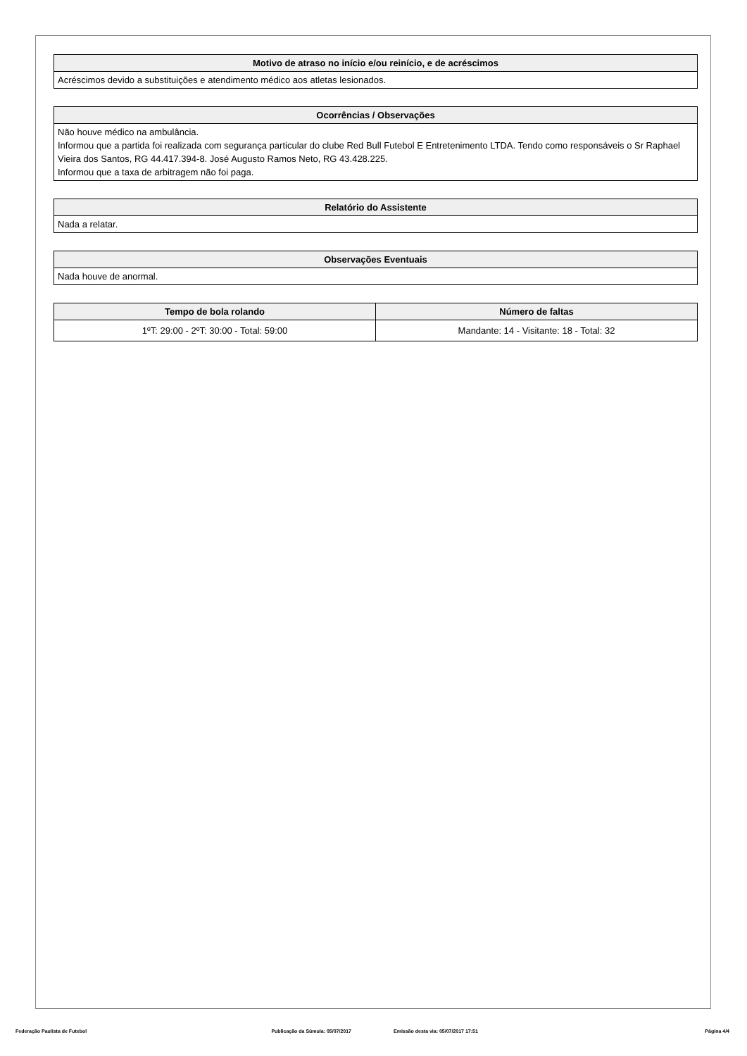| Motivo de atraso no início e/ou reinício, e de acréscimos |
| --- |
| Acréscimos devido a substituições e atendimento médico aos atletas lesionados. |
| Ocorrências / Observações |
| --- |
| Não houve médico na ambulância. Informou que a partida foi realizada com segurança particular do clube Red Bull Futebol E Entretenimento LTDA. Tendo como responsáveis o Sr Raphael Vieira dos Santos, RG 44.417.394-8. José Augusto Ramos Neto, RG 43.428.225. Informou que a taxa de arbitragem não foi paga. |
| Relatório do Assistente |
| --- |
| Nada a relatar. |
| Observações Eventuais |
| --- |
| Nada houve de anormal. |
| Tempo de bola rolando | Número de faltas |
| --- | --- |
| 1ºT: 29:00 - 2ºT: 30:00 - Total: 59:00 | Mandante: 14 - Visitante: 18 - Total: 32 |
Federação Paulista de Futebol Publicação da Súmula: 05/07/2017 Emissão desta via: 05/07/2017 17:51 Página 4/4